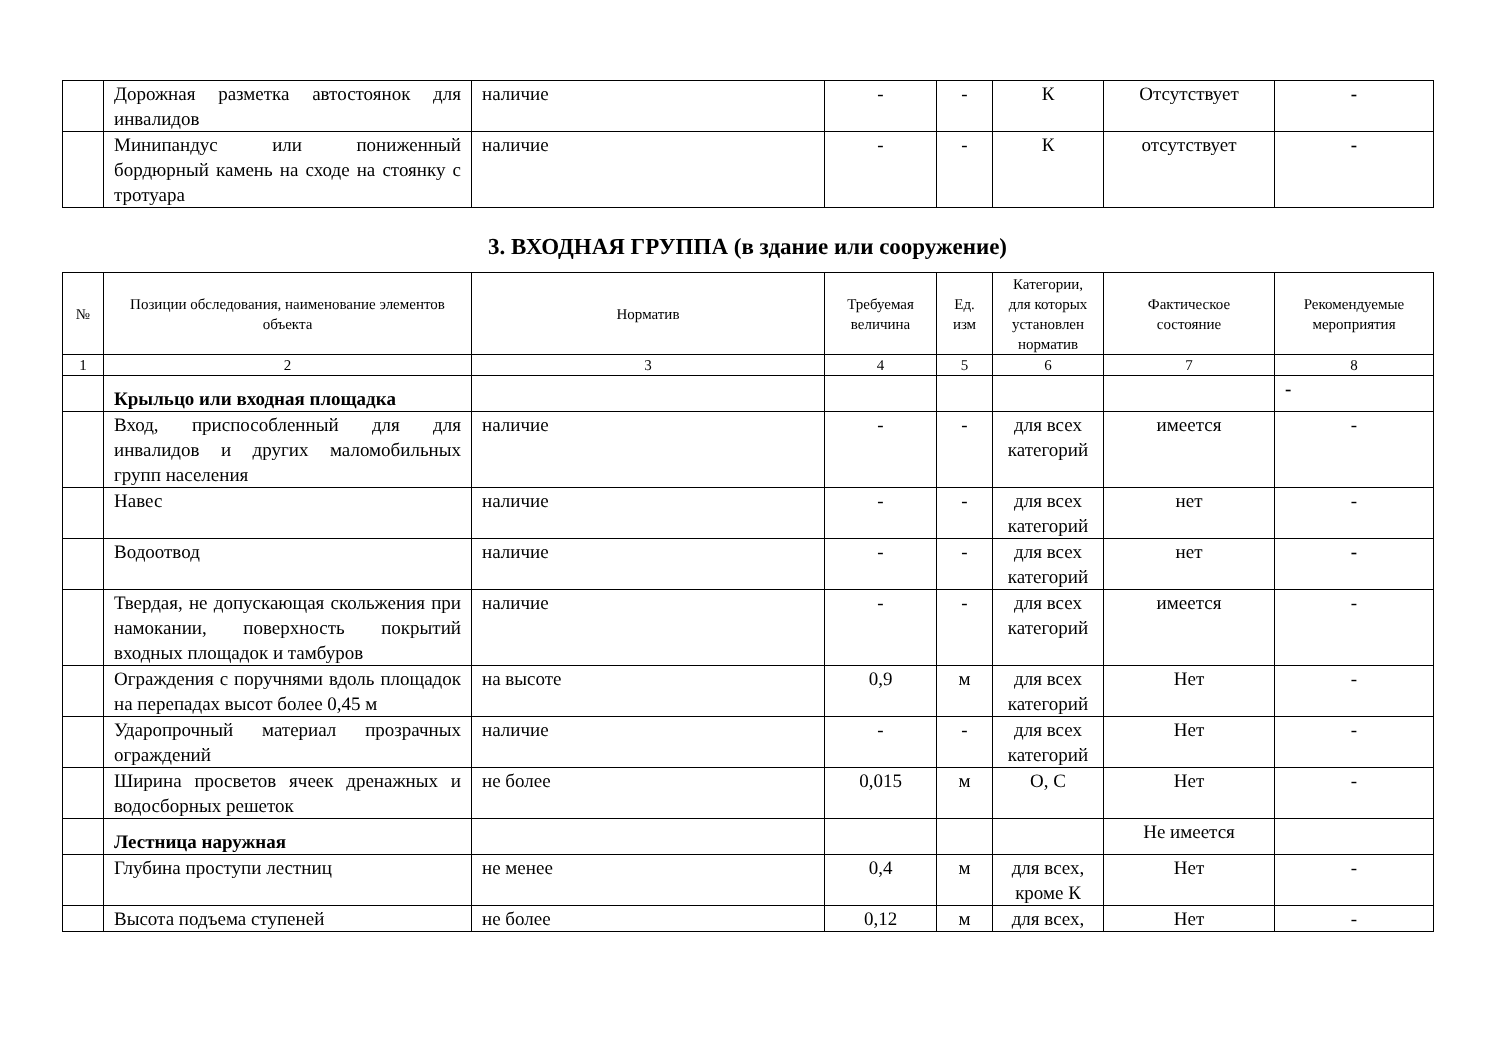| | Дорожная разметка автостоянок для инвалидов | наличие | - | - | К | Отсутствует | - |
| | Минипандус или пониженный бордюрный камень на сходе на стоянку с тротуара | наличие | - | - | К | отсутствует | - |
3. ВХОДНАЯ ГРУППА (в здание или сооружение)
| № | Позиции обследования, наименование элементов объекта | Норматив | Требуемая величина | Ед. изм | Категории, для которых установлен норматив | Фактическое состояние | Рекомендуемые мероприятия |
| --- | --- | --- | --- | --- | --- | --- | --- |
| 1 | 2 | 3 | 4 | 5 | 6 | 7 | 8 |
| | Крыльцо или входная площадка | | | | | | - |
| | Вход, приспособленный для для инвалидов и других маломобильных групп населения | наличие | - | - | для всех категорий | имеется | - |
| | Навес | наличие | - | - | для всех категорий | нет | - |
| | Водоотвод | наличие | - | - | для всех категорий | нет | - |
| | Твердая, не допускающая скольжения при намокании, поверхность покрытий входных площадок и тамбуров | наличие | - | - | для всех категорий | имеется | - |
| | Ограждения с поручнями вдоль площадок на перепадах высот более 0,45 м | на высоте | 0,9 | м | для всех категорий | Нет | - |
| | Ударопрочный материал прозрачных ограждений | наличие | - | - | для всех категорий | Нет | - |
| | Ширина просветов ячеек дренажных и водосборных решеток | не более | 0,015 | м | О, С | Нет | - |
| | Лестница наружная | | | | | Не имеется | |
| | Глубина проступи лестниц | не менее | 0,4 | м | для всех, кроме К | Нет | - |
| | Высота подъема ступеней | не более | 0,12 | м | для всех, | Нет | - |